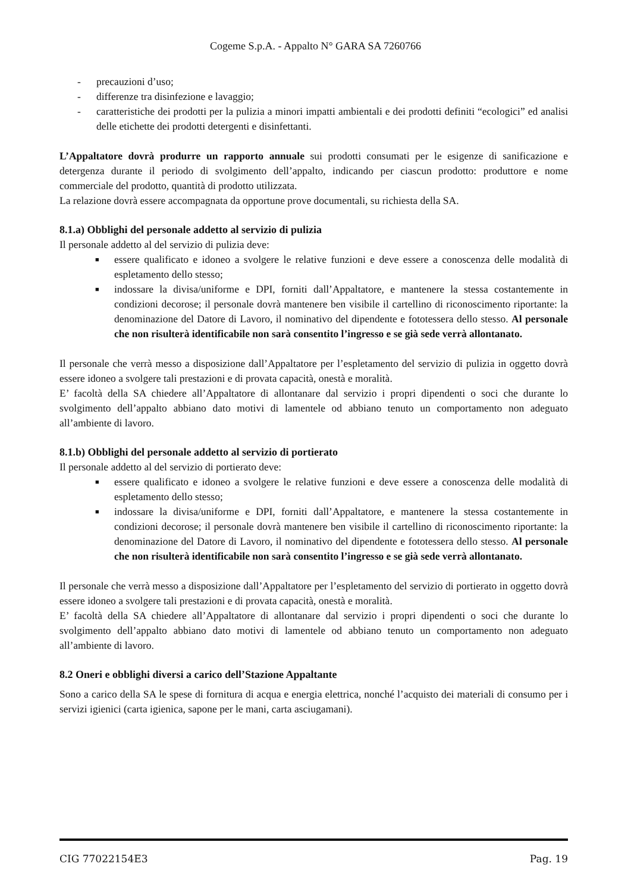Cogeme S.p.A. - Appalto N° GARA SA 7260766
- precauzioni d’uso;
- differenze tra disinfezione e lavaggio;
- caratteristiche dei prodotti per la pulizia a minori impatti ambientali e dei prodotti definiti “ecologici” ed analisi delle etichette dei prodotti detergenti e disinfettanti.
L’Appaltatore dovrà produrre un rapporto annuale sui prodotti consumati per le esigenze di sanificazione e detergenza durante il periodo di svolgimento dell’appalto, indicando per ciascun prodotto: produttore e nome commerciale del prodotto, quantità di prodotto utilizzata.
La relazione dovrà essere accompagnata da opportune prove documentali, su richiesta della SA.
8.1.a) Obblighi del personale addetto al servizio di pulizia
Il personale addetto al del servizio di pulizia deve:
■ essere qualificato e idoneo a svolgere le relative funzioni e deve essere a conoscenza delle modalità di espletamento dello stesso;
■ indossare la divisa/uniforme e DPI, forniti dall’Appaltatore, e mantenere la stessa costantemente in condizioni decorose; il personale dovrà mantenere ben visibile il cartellino di riconoscimento riportante: la denominazione del Datore di Lavoro, il nominativo del dipendente e fototessera dello stesso. Al personale che non risulterà identificabile non sarà consentito l’ingresso e se già sede verrà allontanato.
Il personale che verrà messo a disposizione dall’Appaltatore per l’espletamento del servizio di pulizia in oggetto dovrà essere idoneo a svolgere tali prestazioni e di provata capacità, onestà e moralità.
E’ facoltà della SA chiedere all’Appaltatore di allontanare dal servizio i propri dipendenti o soci che durante lo svolgimento dell’appalto abbiano dato motivi di lamentele od abbiano tenuto un comportamento non adeguato all’ambiente di lavoro.
8.1.b) Obblighi del personale addetto al servizio di portierato
Il personale addetto al del servizio di portierato deve:
■ essere qualificato e idoneo a svolgere le relative funzioni e deve essere a conoscenza delle modalità di espletamento dello stesso;
■ indossare la divisa/uniforme e DPI, forniti dall’Appaltatore, e mantenere la stessa costantemente in condizioni decorose; il personale dovrà mantenere ben visibile il cartellino di riconoscimento riportante: la denominazione del Datore di Lavoro, il nominativo del dipendente e fototessera dello stesso. Al personale che non risulterà identificabile non sarà consentito l’ingresso e se già sede verrà allontanato.
Il personale che verrà messo a disposizione dall’Appaltatore per l’espletamento del servizio di portierato in oggetto dovrà essere idoneo a svolgere tali prestazioni e di provata capacità, onestà e moralità.
E’ facoltà della SA chiedere all’Appaltatore di allontanare dal servizio i propri dipendenti o soci che durante lo svolgimento dell’appalto abbiano dato motivi di lamentele od abbiano tenuto un comportamento non adeguato all’ambiente di lavoro.
8.2 Oneri e obblighi diversi a carico dell’Stazione Appaltante
Sono a carico della SA le spese di fornitura di acqua e energia elettrica, nonché l’acquisto dei materiali di consumo per i servizi igienici (carta igienica, sapone per le mani, carta asciugamani).
CIG 77022154E3 Pag. 19